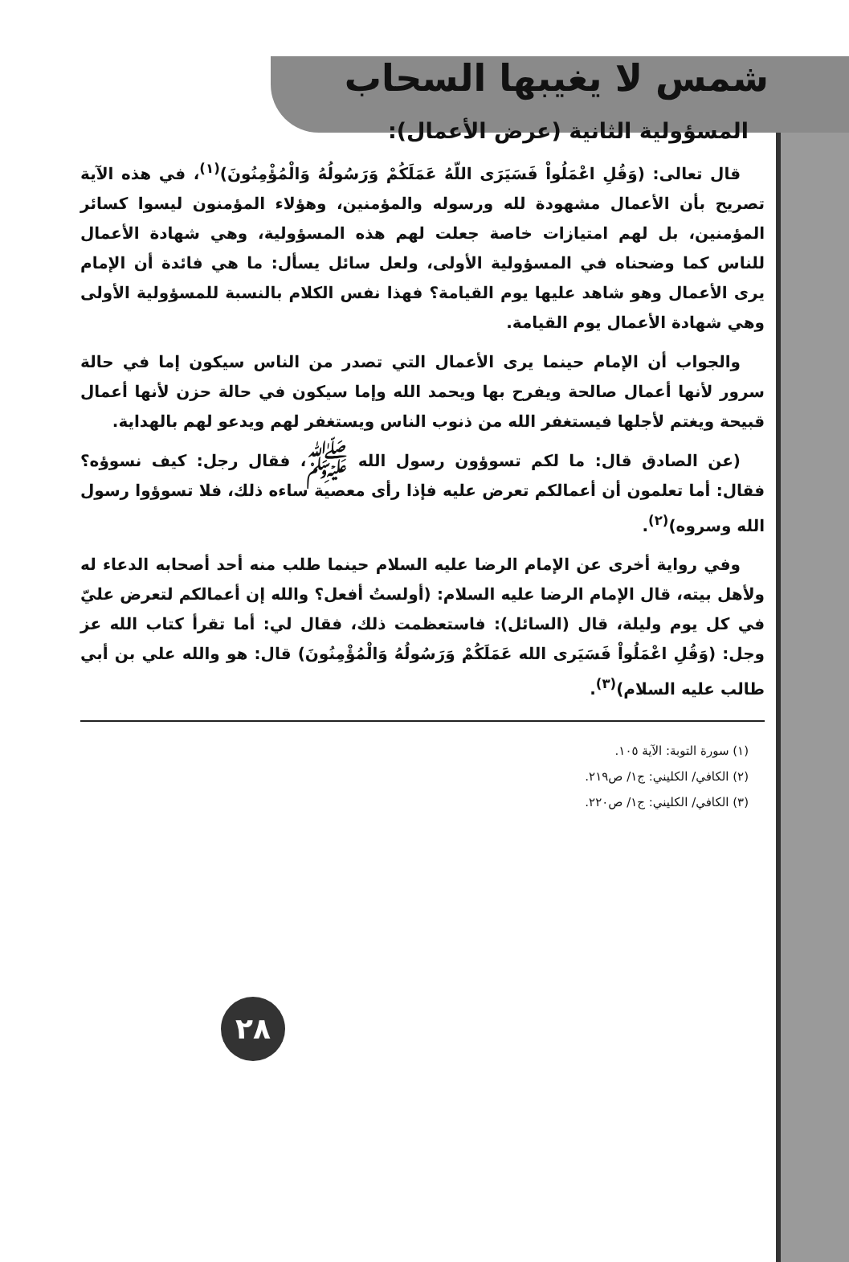شمس لا يغيبها السحاب
المسؤولية الثانية (عرض الأعمال):
قال تعالى: (وَقُلِ اعْمَلُواْ فَسَيَرَى اللّهُ عَمَلَكُمْ وَرَسُولُهُ وَالْمُؤْمِنُونَ)<sup>(١)</sup>، في هذه الآية تصريح بأن الأعمال مشهودة لله ورسوله والمؤمنين، وهؤلاء المؤمنون ليسوا كسائر المؤمنين، بل لهم امتيازات خاصة جعلت لهم هذه المسؤولية، وهي شهادة الأعمال للناس كما وضحناه في المسؤولية الأولى، ولعل سائل يسأل: ما هي فائدة أن الإمام يرى الأعمال وهو شاهد عليها يوم القيامة؟ فهذا نفس الكلام بالنسبة للمسؤولية الأولى وهي شهادة الأعمال يوم القيامة.
والجواب أن الإمام حينما يرى الأعمال التي تصدر من الناس سيكون إما في حالة سرور لأنها أعمال صالحة ويفرح بها ويحمد الله وإما سيكون في حالة حزن لأنها أعمال قبيحة ويغتم لأجلها فيستغفر الله من ذنوب الناس ويستغفر لهم ويدعو لهم بالهداية.
(عن الصادق قال: ما لكم تسوؤون رسول الله ﷺ، فقال رجل: كيف نسوؤه؟ فقال: أما تعلمون أن أعمالكم تعرض عليه فإذا رأى معصية ساءه ذلك، فلا تسوؤوا رسول الله وسروه)<sup>(٢)</sup>.
وفي رواية أخرى عن الإمام الرضا عليه السلام حينما طلب منه أحد أصحابه الدعاء له ولأهل بيته، قال الإمام الرضا عليه السلام: (أولستُ أفعل؟ والله إن أعمالكم لتعرض عليّ في كل يوم وليلة، قال (السائل): فاستعظمت ذلك، فقال لي: أما تقرأ كتاب الله عز وجل: (وَقُلِ اعْمَلُواْ فَسَيَرى الله عَمَلَكُمْ وَرَسُولُهُ وَالْمُؤْمِنُونَ) قال: هو والله علي بن أبي طالب عليه السلام)<sup>(٣)</sup>.
(١) سورة التوبة: الآية ١٠٥.
(٢) الكافي/ الكليني: ج١/ ص٢١٩.
(٣) الكافي/ الكليني: ج١/ ص٢٢٠.
٢٨